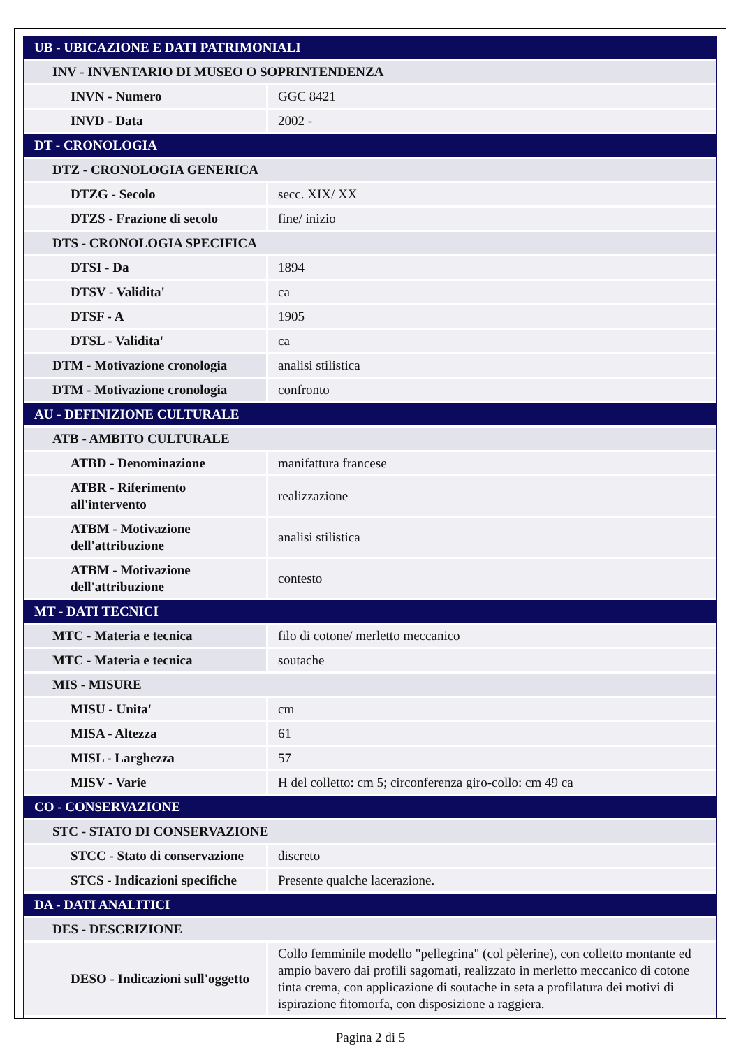| UB - UBICAZIONE E DATI PATRIMONIALI | |
| INV - INVENTARIO DI MUSEO O SOPRINTENDENZA | |
| INVN - Numero | GGC 8421 |
| INVD - Data | 2002 - |
| DT - CRONOLOGIA | |
| DTZ - CRONOLOGIA GENERICA | |
| DTZG - Secolo | secc. XIX/ XX |
| DTZS - Frazione di secolo | fine/ inizio |
| DTS - CRONOLOGIA SPECIFICA | |
| DTSI - Da | 1894 |
| DTSV - Validita' | ca |
| DTSF - A | 1905 |
| DTSL - Validita' | ca |
| DTM - Motivazione cronologia | analisi stilistica |
| DTM - Motivazione cronologia | confronto |
| AU - DEFINIZIONE CULTURALE | |
| ATB - AMBITO CULTURALE | |
| ATBD - Denominazione | manifattura francese |
| ATBR - Riferimento all'intervento | realizzazione |
| ATBM - Motivazione dell'attribuzione | analisi stilistica |
| ATBM - Motivazione dell'attribuzione | contesto |
| MT - DATI TECNICI | |
| MTC - Materia e tecnica | filo di cotone/ merletto meccanico |
| MTC - Materia e tecnica | soutache |
| MIS - MISURE | |
| MISU - Unita' | cm |
| MISA - Altezza | 61 |
| MISL - Larghezza | 57 |
| MISV - Varie | H del colletto: cm 5; circonferenza giro-collo: cm 49 ca |
| CO - CONSERVAZIONE | |
| STC - STATO DI CONSERVAZIONE | |
| STCC - Stato di conservazione | discreto |
| STCS - Indicazioni specifiche | Presente qualche lacerazione. |
| DA - DATI ANALITICI | |
| DES - DESCRIZIONE | |
| DESO - Indicazioni sull'oggetto | Collo femminile modello "pellegrina" (col pèlerine), con colletto montante ed ampio bavero dai profili sagomati, realizzato in merletto meccanico di cotone tinta crema, con applicazione di soutache in seta a profilatura dei motivi di ispirazione fitomorfa, con disposizione a raggiera. |
Pagina 2 di 5